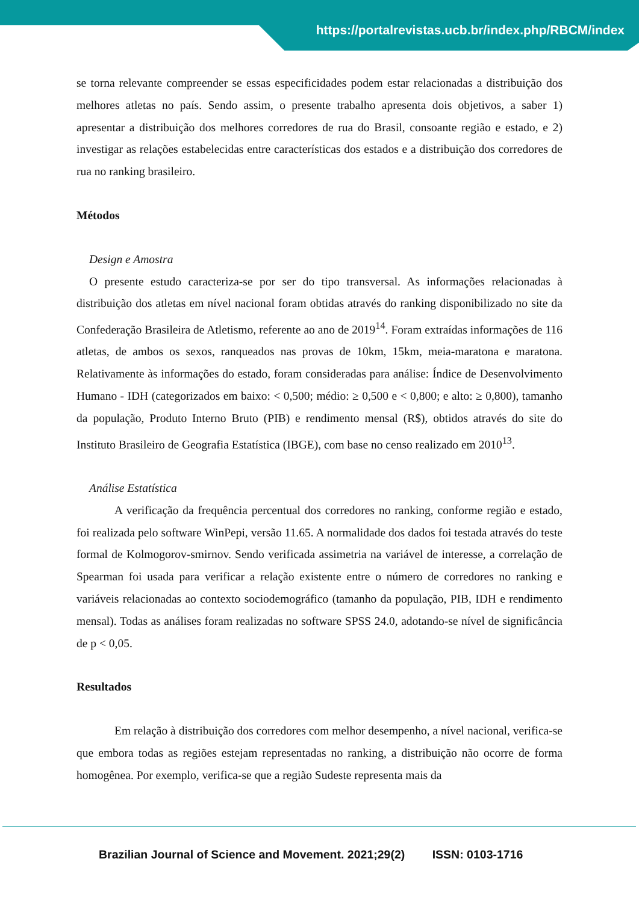https://portalrevistas.ucb.br/index.php/RBCM/index
se torna relevante compreender se essas especificidades podem estar relacionadas a distribuição dos melhores atletas no país. Sendo assim, o presente trabalho apresenta dois objetivos, a saber 1) apresentar a distribuição dos melhores corredores de rua do Brasil, consoante região e estado, e 2) investigar as relações estabelecidas entre características dos estados e a distribuição dos corredores de rua no ranking brasileiro.
Métodos
Design e Amostra
O presente estudo caracteriza-se por ser do tipo transversal. As informações relacionadas à distribuição dos atletas em nível nacional foram obtidas através do ranking disponibilizado no site da Confederação Brasileira de Atletismo, referente ao ano de 2019<sup>14</sup>. Foram extraídas informações de 116 atletas, de ambos os sexos, ranqueados nas provas de 10km, 15km, meia-maratona e maratona. Relativamente às informações do estado, foram consideradas para análise: Índice de Desenvolvimento Humano - IDH (categorizados em baixo: < 0,500; médio: ≥ 0,500 e < 0,800; e alto: ≥ 0,800), tamanho da população, Produto Interno Bruto (PIB) e rendimento mensal (R$), obtidos através do site do Instituto Brasileiro de Geografia Estatística (IBGE), com base no censo realizado em 2010<sup>13</sup>.
Análise Estatística
A verificação da frequência percentual dos corredores no ranking, conforme região e estado, foi realizada pelo software WinPepi, versão 11.65. A normalidade dos dados foi testada através do teste formal de Kolmogorov-smirnov. Sendo verificada assimetria na variável de interesse, a correlação de Spearman foi usada para verificar a relação existente entre o número de corredores no ranking e variáveis relacionadas ao contexto sociodemográfico (tamanho da população, PIB, IDH e rendimento mensal). Todas as análises foram realizadas no software SPSS 24.0, adotando-se nível de significância de p < 0,05.
Resultados
Em relação à distribuição dos corredores com melhor desempenho, a nível nacional, verifica-se que embora todas as regiões estejam representadas no ranking, a distribuição não ocorre de forma homogênea. Por exemplo, verifica-se que a região Sudeste representa mais da
Brazilian Journal of Science and Movement. 2021;29(2) ISSN: 0103-1716